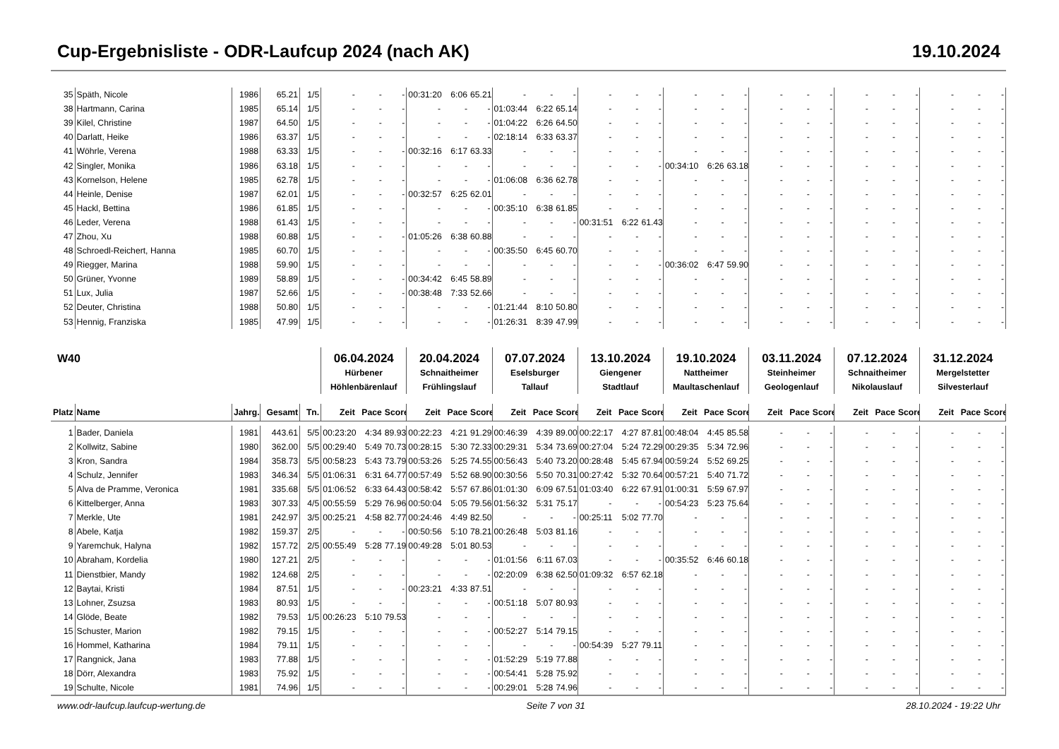Cup-Ergebnisliste - ODR-Laufcup 2024 (nach AK) 19.10.2024
| 35 | Späth, Nicole | 1986 | 65.21 | 1/5 | - | - | - | 00:31:20 | 6:06 | 65.21 | - | - | - | - | - | - | - | - | - | - | - | - | - | - | - | - | - | - |
| 38 | Hartmann, Carina | 1985 | 65.14 | 1/5 | - | - | - | - | - | - | 01:03:44 | 6:22 | 65.14 | - | - | - | - | - | - | - | - | - | - | - | - | - | - | - |
| 39 | Kilel, Christine | 1987 | 64.50 | 1/5 | - | - | - | - | - | - | 01:04:22 | 6:26 | 64.50 | - | - | - | - | - | - | - | - | - | - | - | - | - | - | - |
| 40 | Darlatt, Heike | 1986 | 63.37 | 1/5 | - | - | - | - | - | - | 02:18:14 | 6:33 | 63.37 | - | - | - | - | - | - | - | - | - | - | - | - | - | - | - |
| 41 | Wöhrle, Verena | 1988 | 63.33 | 1/5 | - | - | - | 00:32:16 | 6:17 | 63.33 | - | - | - | - | - | - | - | - | - | - | - | - | - | - | - | - | - | - |
| 42 | Singler, Monika | 1986 | 63.18 | 1/5 | - | - | - | - | - | - | - | - | - | - | - | - | 00:34:10 | 6:26 | 63.18 | - | - | - | - | - | - | - | - | - |
| 43 | Kornelson, Helene | 1985 | 62.78 | 1/5 | - | - | - | - | - | - | 01:06:08 | 6:36 | 62.78 | - | - | - | - | - | - | - | - | - | - | - | - | - | - | - |
| 44 | Heinle, Denise | 1987 | 62.01 | 1/5 | - | - | - | 00:32:57 | 6:25 | 62.01 | - | - | - | - | - | - | - | - | - | - | - | - | - | - | - | - | - | - |
| 45 | Hackl, Bettina | 1986 | 61.85 | 1/5 | - | - | - | - | - | - | 00:35:10 | 6:38 | 61.85 | - | - | - | - | - | - | - | - | - | - | - | - | - | - | - |
| 46 | Leder, Verena | 1988 | 61.43 | 1/5 | - | - | - | - | - | - | - | - | - | 00:31:51 | 6:22 | 61.43 | - | - | - | - | - | - | - | - | - | - | - | - |
| 47 | Zhou, Xu | 1988 | 60.88 | 1/5 | - | - | - | 01:05:26 | 6:38 | 60.88 | - | - | - | - | - | - | - | - | - | - | - | - | - | - | - | - | - | - |
| 48 | Schroedl-Reichert, Hanna | 1985 | 60.70 | 1/5 | - | - | - | - | - | - | 00:35:50 | 6:45 | 60.70 | - | - | - | - | - | - | - | - | - | - | - | - | - | - | - |
| 49 | Riegger, Marina | 1988 | 59.90 | 1/5 | - | - | - | - | - | - | - | - | - | - | - | - | 00:36:02 | 6:47 | 59.90 | - | - | - | - | - | - | - | - | - |
| 50 | Grüner, Yvonne | 1989 | 58.89 | 1/5 | - | - | - | 00:34:42 | 6:45 | 58.89 | - | - | - | - | - | - | - | - | - | - | - | - | - | - | - | - | - | - |
| 51 | Lux, Julia | 1987 | 52.66 | 1/5 | - | - | - | 00:38:48 | 7:33 | 52.66 | - | - | - | - | - | - | - | - | - | - | - | - | - | - | - | - | - | - |
| 52 | Deuter, Christina | 1988 | 50.80 | 1/5 | - | - | - | - | - | - | 01:21:44 | 8:10 | 50.80 | - | - | - | - | - | - | - | - | - | - | - | - | - | - | - |
| 53 | Hennig, Franziska | 1985 | 47.99 | 1/5 | - | - | - | - | - | - | 01:26:31 | 8:39 | 47.99 | - | - | - | - | - | - | - | - | - | - | - | - | - | - | - |
| W40 | | | | | 06.04.2024 | | | 20.04.2024 | | | 07.07.2024 | | | 13.10.2024 | | | 19.10.2024 | | | 03.11.2024 | | | 07.12.2024 | | | 31.12.2024 | | |
| | | | | | Hürbener | | | Schnaitheimer | | | Eselsburger | | | Giengener | | | Nattheimer | | | Steinheimer | | | Schnaitheimer | | | Mergelstetter | | |
| | | | | | Höhlenbärenlauf | | | Frühlingslauf | | | Tallauf | | | Stadtlauf | | | Maultaschenlauf | | | Geologenlauf | | | Nikolauslauf | | | Silvesterlauf | | |
| Platz | Name | Jahrg. | Gesamt | Tn. | Zeit | Pace | Score | Zeit | Pace | Score | Zeit | Pace | Score | Zeit | Pace | Score | Zeit | Pace | Score | Zeit | Pace | Score | Zeit | Pace | Score | Zeit | Pace | Score |
| 1 | Bader, Daniela | 1981 | 443.61 | 5/5 | 00:23:20 | 4:34 | 89.93 | 00:22:23 | 4:21 | 91.29 | 00:46:39 | 4:39 | 89.00 | 00:22:17 | 4:27 | 87.81 | 00:48:04 | 4:45 | 85.58 | - | - | - | - | - | - | - | - | - |
| 2 | Kollwitz, Sabine | 1980 | 362.00 | 5/5 | 00:29:40 | 5:49 | 70.73 | 00:28:15 | 5:30 | 72.33 | 00:29:31 | 5:34 | 73.69 | 00:27:04 | 5:24 | 72.29 | 00:29:35 | 5:34 | 72.96 | - | - | - | - | - | - | - | - | - |
| 3 | Kron, Sandra | 1984 | 358.73 | 5/5 | 00:58:23 | 5:43 | 73.79 | 00:53:26 | 5:25 | 74.55 | 00:56:43 | 5:40 | 73.20 | 00:28:48 | 5:45 | 67.94 | 00:59:24 | 5:52 | 69.25 | - | - | - | - | - | - | - | - | - |
| 4 | Schulz, Jennifer | 1983 | 346.34 | 5/5 | 01:06:31 | 6:31 | 64.77 | 00:57:49 | 5:52 | 68.90 | 00:30:56 | 5:50 | 70.31 | 00:27:42 | 5:32 | 70.64 | 00:57:21 | 5:40 | 71.72 | - | - | - | - | - | - | - | - | - |
| 5 | Alva de Pramme, Veronica | 1981 | 335.68 | 5/5 | 01:06:52 | 6:33 | 64.43 | 00:58:42 | 5:57 | 67.86 | 01:01:30 | 6:09 | 67.51 | 01:03:40 | 6:22 | 67.91 | 01:00:31 | 5:59 | 67.97 | - | - | - | - | - | - | - | - | - |
| 6 | Kittelberger, Anna | 1983 | 307.33 | 4/5 | 00:55:59 | 5:29 | 76.96 | 00:50:04 | 5:05 | 79.56 | 01:56:32 | 5:31 | 75.17 | - | - | - | 00:54:23 | 5:23 | 75.64 | - | - | - | - | - | - | - | - | - |
| 7 | Merkle, Ute | 1981 | 242.97 | 3/5 | 00:25:21 | 4:58 | 82.77 | 00:24:46 | 4:49 | 82.50 | - | - | - | 00:25:11 | 5:02 | 77.70 | - | - | - | - | - | - | - | - | - | - | - | - |
| 8 | Abele, Katja | 1982 | 159.37 | 2/5 | - | - | - | 00:50:56 | 5:10 | 78.21 | 00:26:48 | 5:03 | 81.16 | - | - | - | - | - | - | - | - | - | - | - | - | - | - | - |
| 9 | Yaremchuk, Halyna | 1982 | 157.72 | 2/5 | 00:55:49 | 5:28 | 77.19 | 00:49:28 | 5:01 | 80.53 | - | - | - | - | - | - | - | - | - | - | - | - | - | - | - | - | - | - |
| 10 | Abraham, Kordelia | 1980 | 127.21 | 2/5 | - | - | - | - | - | - | 01:01:56 | 6:11 | 67.03 | - | - | - | 00:35:52 | 6:46 | 60.18 | - | - | - | - | - | - | - | - | - |
| 11 | Dienstbier, Mandy | 1982 | 124.68 | 2/5 | - | - | - | - | - | - | 02:20:09 | 6:38 | 62.50 | 01:09:32 | 6:57 | 62.18 | - | - | - | - | - | - | - | - | - | - | - | - |
| 12 | Baytai, Kristi | 1984 | 87.51 | 1/5 | - | - | - | 00:23:21 | 4:33 | 87.51 | - | - | - | - | - | - | - | - | - | - | - | - | - | - | - | - | - | - |
| 13 | Lohner, Zsuzsa | 1983 | 80.93 | 1/5 | - | - | - | - | - | - | 00:51:18 | 5:07 | 80.93 | - | - | - | - | - | - | - | - | - | - | - | - | - | - | - |
| 14 | Glöde, Beate | 1982 | 79.53 | 1/5 | 00:26:23 | 5:10 | 79.53 | - | - | - | - | - | - | - | - | - | - | - | - | - | - | - | - | - | - | - | - | - |
| 15 | Schuster, Marion | 1982 | 79.15 | 1/5 | - | - | - | - | - | - | 00:52:27 | 5:14 | 79.15 | - | - | - | - | - | - | - | - | - | - | - | - | - | - | - |
| 16 | Hommel, Katharina | 1984 | 79.11 | 1/5 | - | - | - | - | - | - | - | - | - | 00:54:39 | 5:27 | 79.11 | - | - | - | - | - | - | - | - | - | - | - | - |
| 17 | Rangnick, Jana | 1983 | 77.88 | 1/5 | - | - | - | - | - | - | 01:52:29 | 5:19 | 77.88 | - | - | - | - | - | - | - | - | - | - | - | - | - | - | - |
| 18 | Dörr, Alexandra | 1983 | 75.92 | 1/5 | - | - | - | - | - | - | 00:54:41 | 5:28 | 75.92 | - | - | - | - | - | - | - | - | - | - | - | - | - | - | - |
| 19 | Schulte, Nicole | 1981 | 74.96 | 1/5 | - | - | - | - | - | - | 00:29:01 | 5:28 | 74.96 | - | - | - | - | - | - | - | - | - | - | - | - | - | - | - |
www.odr-laufcup.laufcup-wertung.de Seite 7 von 31 28.10.2024 - 19:22 Uhr